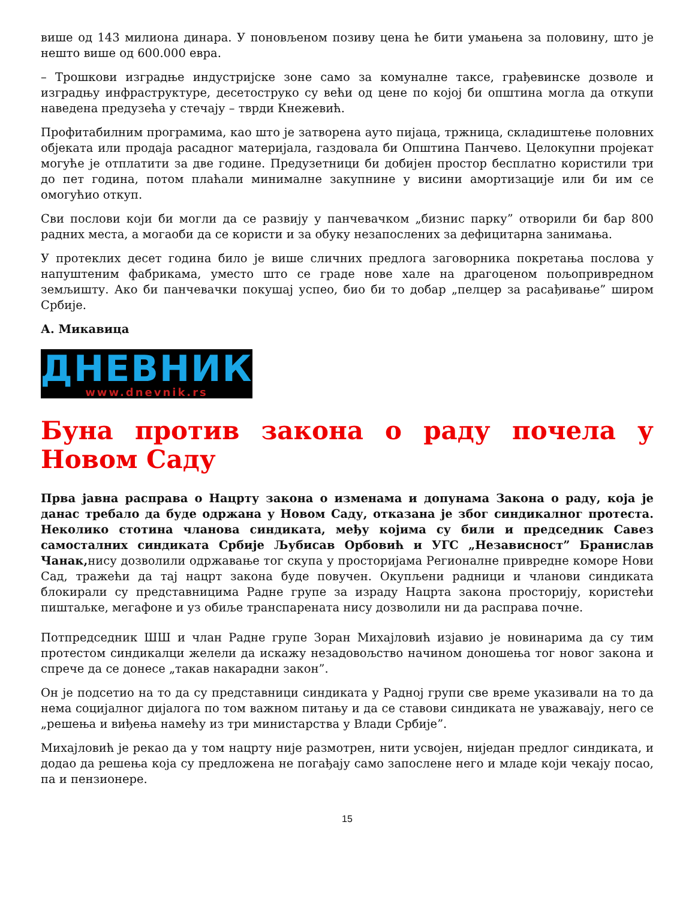више од 143 милиона динара. У поновљеном позиву цена ће бити умањена за половину, што је нешто више од 600.000 евра.
– Трошкови изградње индустријске зоне само за комуналне таксе, грађевинске дозволе и изградњу инфраструктуре, десетоструко су већи од цене по којој би општина могла да откупи наведена предузећа у стечају – тврди Кнежевић.
Профитабилним програмима, као што је затворена ауто пијаца, тржница, складиштење половних објеката или продаја расадног материјала, газдовала би Општина Панчево. Целокупни пројекат могуће је отплатити за две године. Предузетници би добијен простор бесплатно користили три до пет година, потом плаћали минималне закупнине у висини амортизације или би им се омогућио откуп.
Сви послови који би могли да се развију у панчевачком „бизнис парку” отворили би бар 800 радних места, а могаоби да се користи и за обуку незапослених за дефицитарна занимања.
У протеклих десет година било је више сличних предлога заговорника покретања послова у напуштеним фабрикама, уместо што се граде нове хале на драгоценом пољопривредном земљишту. Ако би панчевачки покушај успео, био би то добар „пелцер за расађивање” широм Србије.
А. Микавица
ДНЕВНИК
www.dnevnik.rs
Буна против закона о раду почела у Новом Саду
Прва јавна расправа о Нацрту закона о изменама и допунама Закона о раду, која је данас требало да буде одржана у Новом Саду, отказана је због синдикалног протеста. Неколико стотина чланова синдиката, међу којима су били и председник Савез самосталних синдиката Србије Љубисав Орбовић и УГС „Независност” Бранислав Чанак, нису дозволили одржавање тог скупа у просторијама Регионалне привредне коморе Нови Сад, тражећи да тај нацрт закона буде повучен. Окупљени радници и чланови синдиката блокирали су представницима Радне групе за израду Нацрта закона просторију, користећи пиштаљке, мегафоне и уз обиље транспарената нису дозволили ни да расправа почне.
Потпредседник ШШ и члан Радне групе Зоран Михајловић изјавио је новинарима да су тим протестом синдикалци желели да искажу незадовољство начином доношења тог новог закона и спрече да се донесе „такав накарадни закон”.
Он је подсетио на то да су представници синдиката у Радној групи све време указивали на то да нема социјалног дијалога по том важном питању и да се ставови синдиката не уважавају, него се „решења и виђења намећу из три министарства у Влади Србије”.
Михајловић је рекао да у том нацрту није размотрен, нити усвојен, ниједан предлог синдиката, и додао да решења која су предложена не погађају само запослене него и младе који чекају посао, па и пензионере.
15